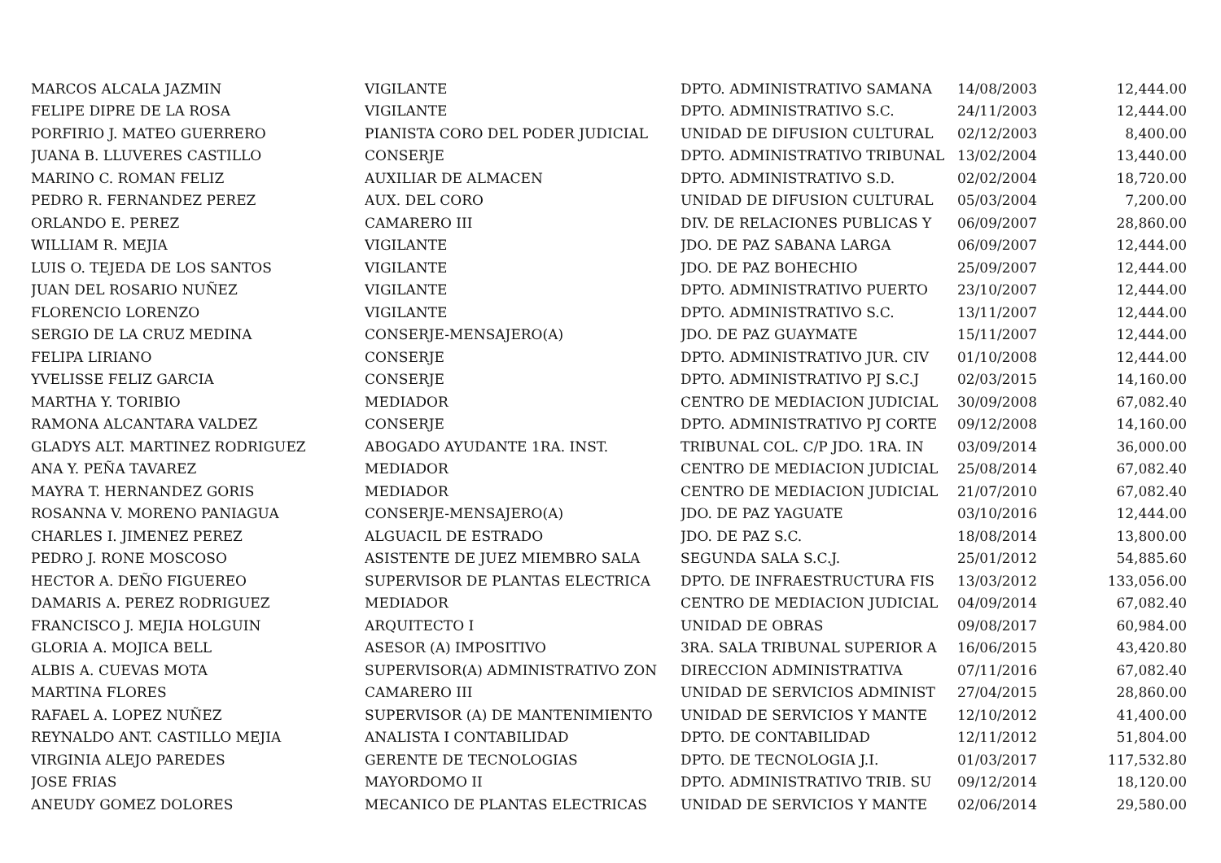| MARCOS ALCALA JAZMIN | VIGILANTE | DPTO. ADMINISTRATIVO SAMANA | 14/08/2003 | 12,444.00 |
| FELIPE DIPRE DE LA ROSA | VIGILANTE | DPTO. ADMINISTRATIVO S.C. | 24/11/2003 | 12,444.00 |
| PORFIRIO J. MATEO GUERRERO | PIANISTA CORO DEL PODER JUDICIAL | UNIDAD DE DIFUSION CULTURAL | 02/12/2003 | 8,400.00 |
| JUANA B. LLUVERES CASTILLO | CONSERJE | DPTO. ADMINISTRATIVO TRIBUNAL | 13/02/2004 | 13,440.00 |
| MARINO C. ROMAN FELIZ | AUXILIAR DE ALMACEN | DPTO. ADMINISTRATIVO S.D. | 02/02/2004 | 18,720.00 |
| PEDRO R. FERNANDEZ PEREZ | AUX. DEL CORO | UNIDAD DE DIFUSION CULTURAL | 05/03/2004 | 7,200.00 |
| ORLANDO E. PEREZ | CAMARERO III | DIV. DE RELACIONES PUBLICAS Y | 06/09/2007 | 28,860.00 |
| WILLIAM R. MEJIA | VIGILANTE | JDO. DE PAZ SABANA LARGA | 06/09/2007 | 12,444.00 |
| LUIS O. TEJEDA DE LOS SANTOS | VIGILANTE | JDO. DE PAZ BOHECHIO | 25/09/2007 | 12,444.00 |
| JUAN DEL ROSARIO NUÑEZ | VIGILANTE | DPTO. ADMINISTRATIVO PUERTO | 23/10/2007 | 12,444.00 |
| FLORENCIO LORENZO | VIGILANTE | DPTO. ADMINISTRATIVO S.C. | 13/11/2007 | 12,444.00 |
| SERGIO DE LA CRUZ MEDINA | CONSERJE-MENSAJERO(A) | JDO. DE PAZ GUAYMATE | 15/11/2007 | 12,444.00 |
| FELIPA LIRIANO | CONSERJE | DPTO. ADMINISTRATIVO JUR. CIV | 01/10/2008 | 12,444.00 |
| YVELISSE FELIZ GARCIA | CONSERJE | DPTO. ADMINISTRATIVO PJ S.C.J | 02/03/2015 | 14,160.00 |
| MARTHA Y. TORIBIO | MEDIADOR | CENTRO DE MEDIACION JUDICIAL | 30/09/2008 | 67,082.40 |
| RAMONA ALCANTARA VALDEZ | CONSERJE | DPTO. ADMINISTRATIVO PJ CORTE | 09/12/2008 | 14,160.00 |
| GLADYS ALT. MARTINEZ RODRIGUEZ | ABOGADO AYUDANTE 1RA. INST. | TRIBUNAL COL. C/P JDO. 1RA. IN | 03/09/2014 | 36,000.00 |
| ANA Y. PEÑA TAVAREZ | MEDIADOR | CENTRO DE MEDIACION JUDICIAL | 25/08/2014 | 67,082.40 |
| MAYRA T. HERNANDEZ GORIS | MEDIADOR | CENTRO DE MEDIACION JUDICIAL | 21/07/2010 | 67,082.40 |
| ROSANNA V. MORENO PANIAGUA | CONSERJE-MENSAJERO(A) | JDO. DE PAZ YAGUATE | 03/10/2016 | 12,444.00 |
| CHARLES I. JIMENEZ PEREZ | ALGUACIL DE ESTRADO | JDO. DE PAZ S.C. | 18/08/2014 | 13,800.00 |
| PEDRO J. RONE MOSCOSO | ASISTENTE DE JUEZ MIEMBRO SALA | SEGUNDA SALA S.C.J. | 25/01/2012 | 54,885.60 |
| HECTOR A. DEÑO FIGUEREO | SUPERVISOR DE PLANTAS ELECTRICA | DPTO. DE INFRAESTRUCTURA FIS | 13/03/2012 | 133,056.00 |
| DAMARIS A. PEREZ RODRIGUEZ | MEDIADOR | CENTRO DE MEDIACION JUDICIAL | 04/09/2014 | 67,082.40 |
| FRANCISCO J. MEJIA HOLGUIN | ARQUITECTO I | UNIDAD DE OBRAS | 09/08/2017 | 60,984.00 |
| GLORIA A. MOJICA BELL | ASESOR (A) IMPOSITIVO | 3RA. SALA TRIBUNAL SUPERIOR A | 16/06/2015 | 43,420.80 |
| ALBIS A. CUEVAS MOTA | SUPERVISOR(A) ADMINISTRATIVO ZON | DIRECCION ADMINISTRATIVA | 07/11/2016 | 67,082.40 |
| MARTINA FLORES | CAMARERO III | UNIDAD DE SERVICIOS ADMINIST | 27/04/2015 | 28,860.00 |
| RAFAEL A. LOPEZ NUÑEZ | SUPERVISOR (A) DE MANTENIMIENTO | UNIDAD DE SERVICIOS Y MANTE | 12/10/2012 | 41,400.00 |
| REYNALDO ANT. CASTILLO MEJIA | ANALISTA I CONTABILIDAD | DPTO. DE CONTABILIDAD | 12/11/2012 | 51,804.00 |
| VIRGINIA ALEJO PAREDES | GERENTE DE TECNOLOGIAS | DPTO. DE TECNOLOGIA J.I. | 01/03/2017 | 117,532.80 |
| JOSE FRIAS | MAYORDOMO II | DPTO. ADMINISTRATIVO TRIB. SU | 09/12/2014 | 18,120.00 |
| ANEUDY GOMEZ DOLORES | MECANICO DE PLANTAS ELECTRICAS | UNIDAD DE SERVICIOS Y MANTE | 02/06/2014 | 29,580.00 |